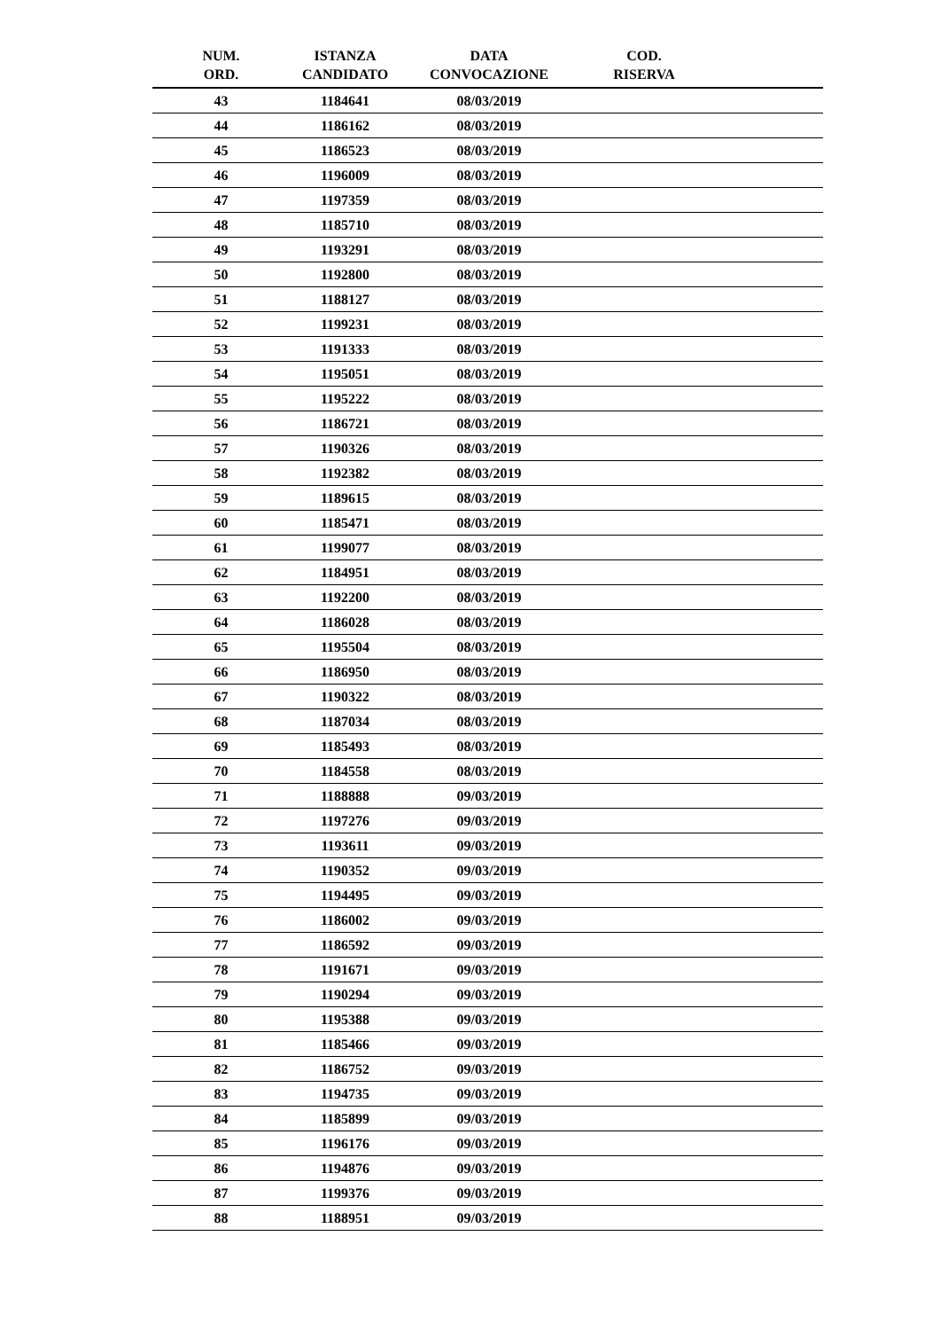| NUM. ORD. | ISTANZA CANDIDATO | DATA CONVOCAZIONE | COD. RISERVA | |
| --- | --- | --- | --- | --- |
| 43 | 1184641 | 08/03/2019 | | |
| 44 | 1186162 | 08/03/2019 | | |
| 45 | 1186523 | 08/03/2019 | | |
| 46 | 1196009 | 08/03/2019 | | |
| 47 | 1197359 | 08/03/2019 | | |
| 48 | 1185710 | 08/03/2019 | | |
| 49 | 1193291 | 08/03/2019 | | |
| 50 | 1192800 | 08/03/2019 | | |
| 51 | 1188127 | 08/03/2019 | | |
| 52 | 1199231 | 08/03/2019 | | |
| 53 | 1191333 | 08/03/2019 | | |
| 54 | 1195051 | 08/03/2019 | | |
| 55 | 1195222 | 08/03/2019 | | |
| 56 | 1186721 | 08/03/2019 | | |
| 57 | 1190326 | 08/03/2019 | | |
| 58 | 1192382 | 08/03/2019 | | |
| 59 | 1189615 | 08/03/2019 | | |
| 60 | 1185471 | 08/03/2019 | | |
| 61 | 1199077 | 08/03/2019 | | |
| 62 | 1184951 | 08/03/2019 | | |
| 63 | 1192200 | 08/03/2019 | | |
| 64 | 1186028 | 08/03/2019 | | |
| 65 | 1195504 | 08/03/2019 | | |
| 66 | 1186950 | 08/03/2019 | | |
| 67 | 1190322 | 08/03/2019 | | |
| 68 | 1187034 | 08/03/2019 | | |
| 69 | 1185493 | 08/03/2019 | | |
| 70 | 1184558 | 08/03/2019 | | |
| 71 | 1188888 | 09/03/2019 | | |
| 72 | 1197276 | 09/03/2019 | | |
| 73 | 1193611 | 09/03/2019 | | |
| 74 | 1190352 | 09/03/2019 | | |
| 75 | 1194495 | 09/03/2019 | | |
| 76 | 1186002 | 09/03/2019 | | |
| 77 | 1186592 | 09/03/2019 | | |
| 78 | 1191671 | 09/03/2019 | | |
| 79 | 1190294 | 09/03/2019 | | |
| 80 | 1195388 | 09/03/2019 | | |
| 81 | 1185466 | 09/03/2019 | | |
| 82 | 1186752 | 09/03/2019 | | |
| 83 | 1194735 | 09/03/2019 | | |
| 84 | 1185899 | 09/03/2019 | | |
| 85 | 1196176 | 09/03/2019 | | |
| 86 | 1194876 | 09/03/2019 | | |
| 87 | 1199376 | 09/03/2019 | | |
| 88 | 1188951 | 09/03/2019 | | |